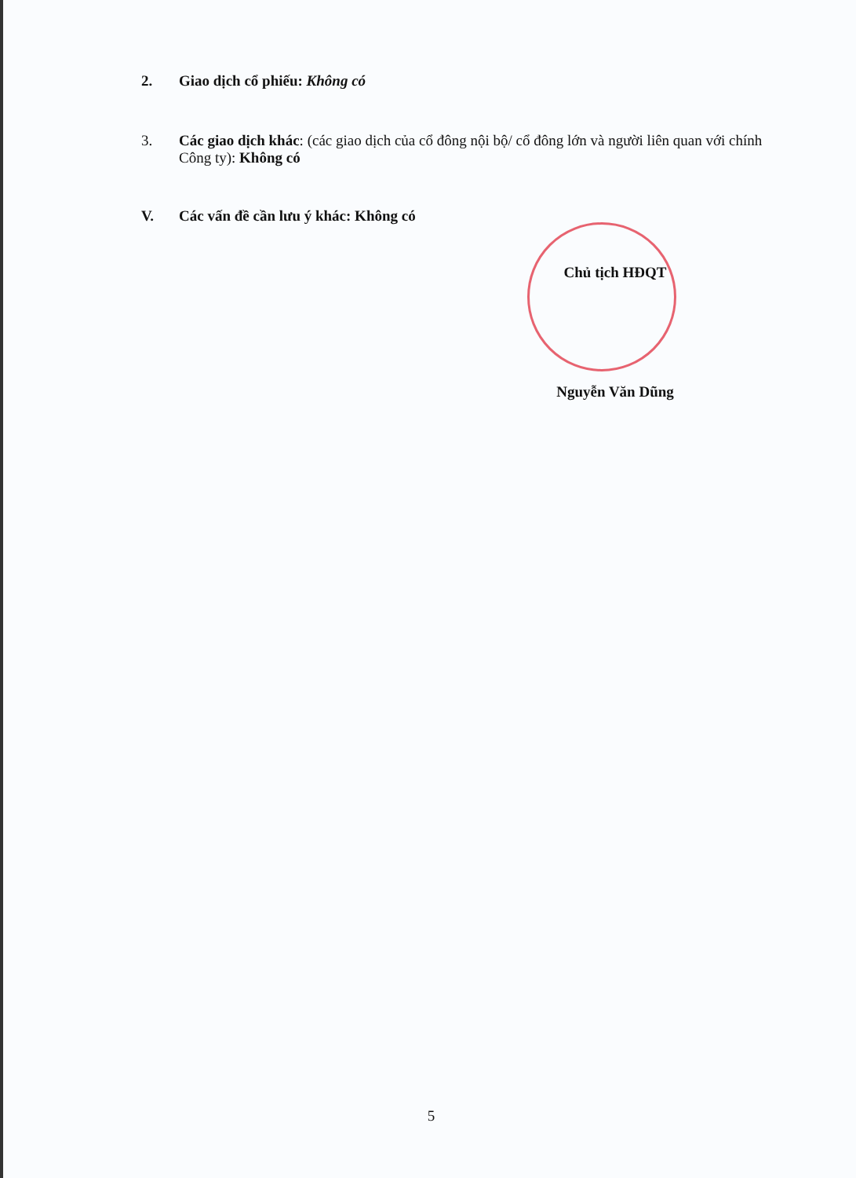2. Giao dịch cổ phiếu: Không có
3. Các giao dịch khác: (các giao dịch của cổ đông nội bộ/ cổ đông lớn và người liên quan với chính Công ty): Không có
V. Các vấn đề cần lưu ý khác: Không có
Chủ tịch HĐQT
Nguyễn Văn Dũng
5